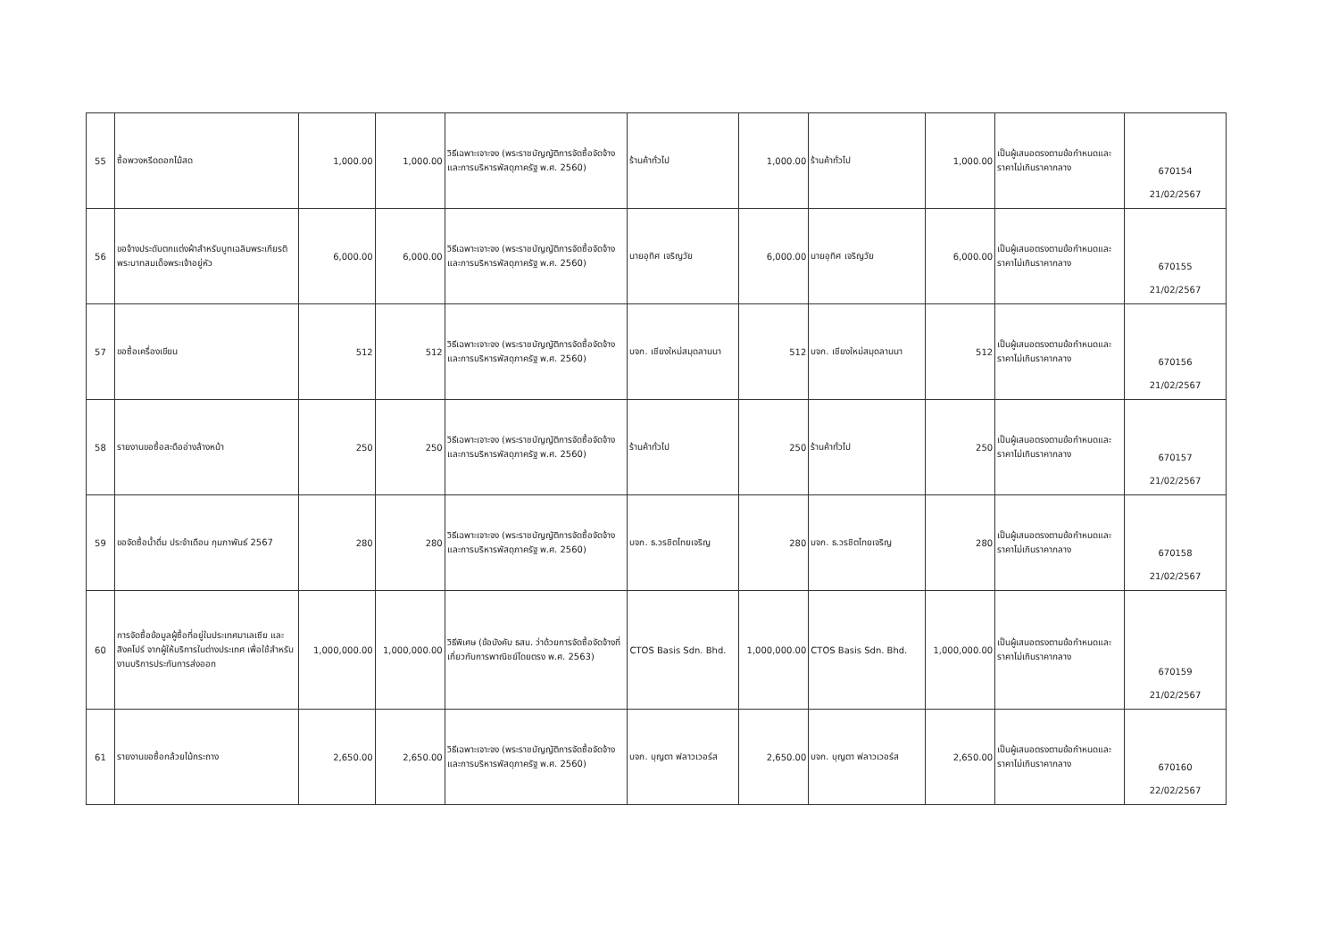| 55 | ซื้อพวงหรีดดอกไม้สด | 1,000.00 | 1,000.00 | วิธีเฉพาะเจาะจง (พระราชบัญญัติการจัดซื้อจัดจ้างและการบริหารพัสดุภาครัฐ พ.ศ. 2560) | ร้านค้าทั่วไป | 1,000.00 | ร้านค้าทั่วไป | 1,000.00 | เป็นผู้เสนอตรงตามข้อกำหนดและราคาไม่เกินราคากลาง | 670154 21/02/2567 |
| 56 | ขอจ้างประดับตกแต่งผ้าสำหรับบูทเฉลิมพระเกียรติพระบาทสมเด็จพระเจ้าอยู่หัว | 6,000.00 | 6,000.00 | วิธีเฉพาะเจาะจง (พระราชบัญญัติการจัดซื้อจัดจ้างและการบริหารพัสดุภาครัฐ พ.ศ. 2560) | นายอุทิศ เจริญวัย | 6,000.00 | นายอุทิศ เจริญวัย | 6,000.00 | เป็นผู้เสนอตรงตามข้อกำหนดและราคาไม่เกินราคากลาง | 670155 21/02/2567 |
| 57 | ขอซื้อเครื่องเขียน | 512 | 512 | วิธีเฉพาะเจาะจง (พระราชบัญญัติการจัดซื้อจัดจ้างและการบริหารพัสดุภาครัฐ พ.ศ. 2560) | บจก. เชียงใหม่สมุดลานนา | 512 | บจก. เชียงใหม่สมุดลานนา | 512 | เป็นผู้เสนอตรงตามข้อกำหนดและราคาไม่เกินราคากลาง | 670156 21/02/2567 |
| 58 | รายงานขอซื้อสะดืออ่างล้างหน้า | 250 | 250 | วิธีเฉพาะเจาะจง (พระราชบัญญัติการจัดซื้อจัดจ้างและการบริหารพัสดุภาครัฐ พ.ศ. 2560) | ร้านค้าทั่วไป | 250 | ร้านค้าทั่วไป | 250 | เป็นผู้เสนอตรงตามข้อกำหนดและราคาไม่เกินราคากลาง | 670157 21/02/2567 |
| 59 | ขอจัดซื้อน้ำดื่ม ประจำเดือน กุมภาพันธ์ 2567 | 280 | 280 | วิธีเฉพาะเจาะจง (พระราชบัญญัติการจัดซื้อจัดจ้างและการบริหารพัสดุภาครัฐ พ.ศ. 2560) | บจก. ธ.วรชิตไทยเจริญ | 280 | บจก. ธ.วรชิตไทยเจริญ | 280 | เป็นผู้เสนอตรงตามข้อกำหนดและราคาไม่เกินราคากลาง | 670158 21/02/2567 |
| 60 | การจัดซื้อข้อมูลผู้ซื้อที่อยู่ในประเทศมาเลเซีย และสิงคโปร์ จากผู้ให้บริการในต่างประเทศ เพื่อใช้สำหรับงานบริการประกันการส่งออก | 1,000,000.00 | 1,000,000.00 | วิธีพิเศษ (ข้อบังคับ ธสน. ว่าด้วยการจัดซื้อจัดจ้างที่เกี่ยวกับการพาณิชย์โดยตรง พ.ศ. 2563) | CTOS Basis Sdn. Bhd. | 1,000,000.00 | CTOS Basis Sdn. Bhd. | 1,000,000.00 | เป็นผู้เสนอตรงตามข้อกำหนดและราคาไม่เกินราคากลาง | 670159 21/02/2567 |
| 61 | รายงานขอซื้อกล้วยไม้กระถาง | 2,650.00 | 2,650.00 | วิธีเฉพาะเจาะจง (พระราชบัญญัติการจัดซื้อจัดจ้างและการบริหารพัสดุภาครัฐ พ.ศ. 2560) | บจก. บุญตา ฟลาวเวอร์ส | 2,650.00 | บจก. บุญตา ฟลาวเวอร์ส | 2,650.00 | เป็นผู้เสนอตรงตามข้อกำหนดและราคาไม่เกินราคากลาง | 670160 22/02/2567 |